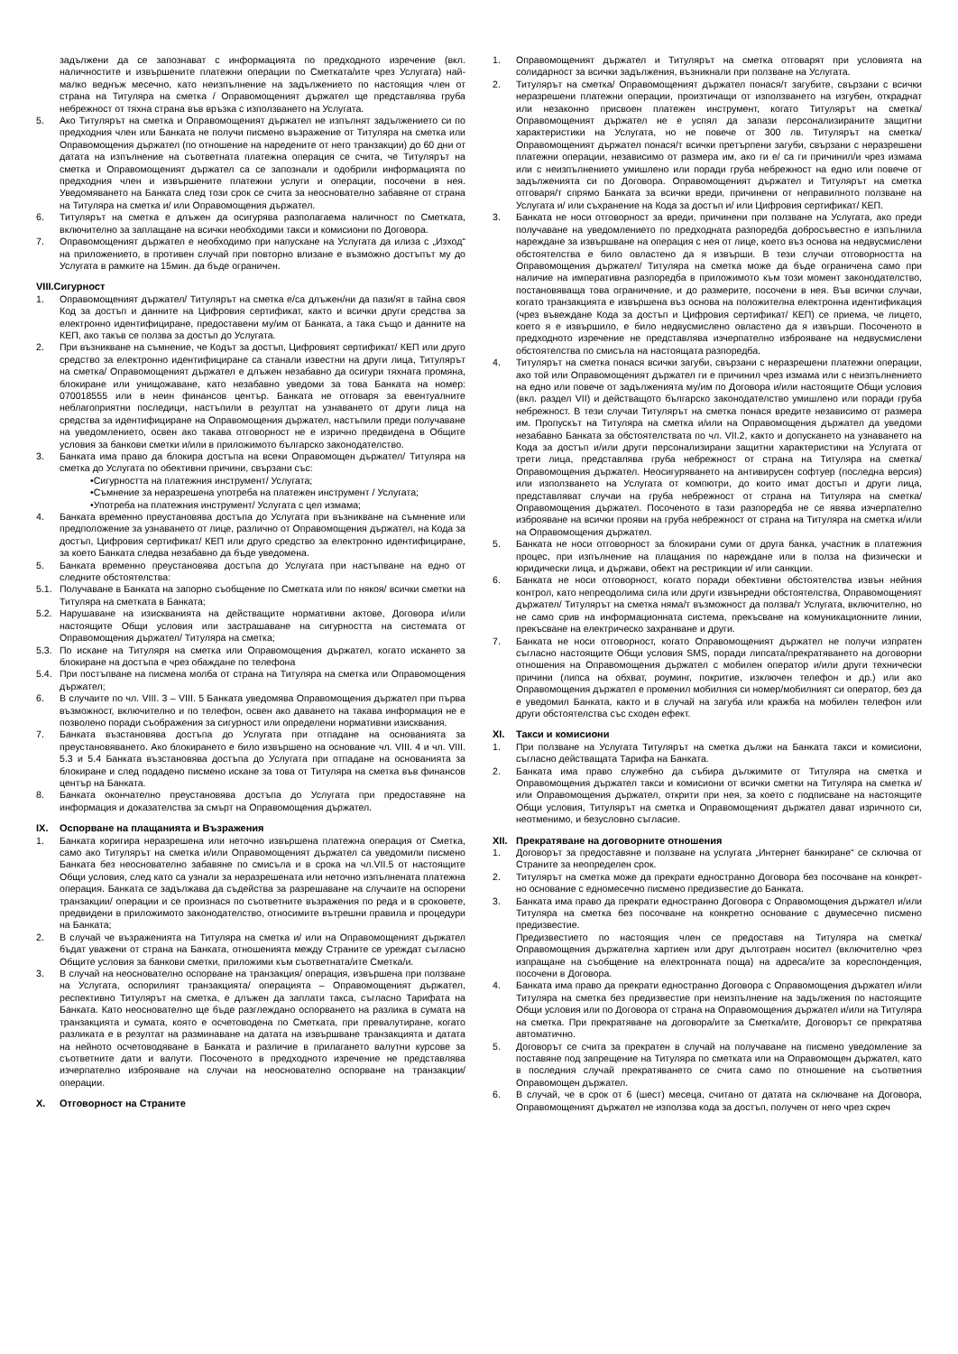задължени да се запознават с информацията по предходното изречение (вкл. наличностите и извършените платежни операции по Сметката/ите чрез Услугата) най-малко веднъж месечно, като неизпълнение на задължението по настоящия член от страна на Титуляра на сметка / Оправомощеният държател ще представлява груба небрежност от тяхна страна във връзка с използването на Услугата.
5. Ако Титулярът на сметка и Оправомощеният държател не изпълнят задължението си по предходния член или Банката не получи писмено възражение от Титуляра на сметка или Оправомощения държател (по отношение на наредените от него транзакции) до 60 дни от датата на изпълнение на съответната платежна операция се счита, че Титулярът на сметка и Оправомощеният държател са се запознали и одобрили информацията по предходния член и извършените платежни услуги и операции, посочени в нея. Уведомяването на Банката след този срок се счита за неоснователно забавяне от страна на Титуляра на сметка и/ или Оправомощения държател.
6. Титулярът на сметка е длъжен да осигурява разполагаема наличност по Сметката, включително за заплащане на всички необходими такси и комисиони по Договора.
7. Оправомощеният държател е необходимо при напускане на Услугата да илиза с „Изход“ на приложението, в противен случай при повторно влизане е възможно достъпът му до Услугата в рамките на 15мин. да бъде ограничен.
VIII.Сигурност
1. Оправомощеният държател/ Титулярът на сметка е/са длъжен/ни да пази/ят в тайна своя Код за достъп и данните на Цифровия сертификат, както и всички други средства за електронно идентифициране, предоставени му/им от Банката, а така също и данните на КЕП, ако такъв се ползва за достъп до Услугата.
2. При възникване на съмнение, че Кодът за достъп, Цифровият сертификат/ КЕП или друго средство за електронно идентифициране са станали известни на други лица, Титулярът на сметка/ Оправомощеният държател е длъжен незабавно да осигури тяхната промяна, блокиране или унищожаване, като незабавно уведоми за това Банката на номер: 070018555 или в неин финансов център. Банката не отговаря за евентуалните неблагоприятни последици, настъпили в резултат на узнаването от други лица на средства за идентифициране на Оправомощения държател, настъпили преди получаване на уведомлението, освен ако такава отговорност не е изрично предвидена в Общите условия за банкови сметки и/или в приложимото българско законодателство.
3. Банката има право да блокира достъпа на всеки Оправомощен държател/ Титуляра на сметка до Услугата по обективни причини, свързани със:
•Сигурността на платежния инструмент/ Услугата;
•Съмнение за неразрешена употреба на платежен инструмент / Услугата;
•Употреба на платежния инструмент/ Услугата с цел измама;
4. Банката временно преустановява достъпа до Услугата при възникване на съмнение или предположение за узнаването от лице, различно от Оправомощения държател, на Кода за достъп, Цифровия сертификат/ КЕП или друго средство за електронно идентифициране, за което Банката следва незабавно да бъде уведомена.
5. Банката временно преустановява достъпа до Услугата при настъпване на едно от следните обстоятелства:
5.1. Получаване в Банката на запорно съобщение по Сметката или по някоя/ всички сметки на Титуляра на сметката в Банката;
5.2. Нарушаване на изискванията на действащите нормативни актове, Договора и/или настоящите Общи условия или застрашаване на сигурността на системата от Оправомощения държател/ Титуляра на сметка;
5.3. По искане на Титуляря на сметка или Оправомощения държател, когато искането за блокиране на достъпа е чрез обаждане по телефона
5.4. При постъпване на писмена молба от страна на Титуляра на сметка или Оправомощения държател;
6. В случаите по чл. VIII. 3 – VIII. 5 Банката уведомява Оправомощения държател при първа възможност, включително и по телефон, освен ако даването на такава информация не е позволено поради съображения за сигурност или определени нормативни изисквания.
7. Банката възстановява достъпа до Услугата при отпадане на основанията за преустановяването. Ако блокирането е било извършено на основание чл. VIII. 4 и чл. VIII. 5.3 и 5.4 Банката възстановява достъпа до Услугата при отпадане на основанията за блокиране и след подадено писмено искане за това от Титуляра на сметка във финансов център на Банката.
8. Банката окончателно преустановява достъпа до Услугата при предоставяне на информация и доказателства за смърт на Оправомощения държател.
IX. Оспорване на плащанията и Възражения
1. Банката коригира неразрешена или неточно извършена платежна операция от Сметка, само ако Титулярът на сметка и/или Оправомощеният държател са уведомили писмено Банката без неоснователно забавяне по смисъла и в срока на чл.VII.5 от настоящите Общи условия, след като са узнали за неразрешената или неточно изпълнената платежна операция. Банката се задължава да съдейства за разрешаване на случаите на оспорени транзакции/ операции и се произнася по съответните възражения по реда и в сроковете, предвидени в приложимото законодателство, относимите вътрешни правила и процедури на Банката;
2. В случай че възраженията на Титуляра на сметка и/ или на Оправомощеният държател бъдат уважени от страна на Банката, отношенията между Страните се уреждат съгласно Общите условия за банкови сметки, приложими към съответната/ите Сметка/и.
3. В случай на неоснователно оспорване на транзакция/ операция, извършена при ползване на Услугата, оспорилият транзакцията/ операцията – Оправомощеният държател, респективно Титулярът на сметка, е длъжен да заплати такса, съгласно Тарифата на Банката. Като неоснователно ще бъде разглеждано оспорването на разлика в сумата на транзакцията и сумата, която е осчетоводена по Сметката, при превалутиране, когато разликата е в резултат на разминаване на датата на извършване транзакцията и датата на нейното осчетоводяване в Банката и различие в прилагането валутни курсове за съответните дати и валути. Посоченото в предходното изречение не представлява изчерпателно изброяване на случаи на неоснователно оспорване на транзакции/ операции.
X. Отговорност на Страните
1. Оправомощеният държател и Титулярът на сметка отговарят при условията на солидарност за всички задължения, възникнали при ползване на Услугата.
2. Титулярът на сметка/ Оправомощеният държател понася/т загубите, свързани с всички неразрешени платежни операции, произтичащи от използването на изгубен, откраднат или незаконно присвоен платежен инструмент, когато Титулярът на сметка/ Оправомощеният държател не е успял да запази персонализираните защитни характеристики на Услугата, но не повече от 300 лв. Титулярът на сметка/ Оправомощеният държател понася/т всички претърпени загуби, свързани с неразрешени платежни операции, независимо от размера им, ако ги е/ са ги причинил/и чрез измама или с неизпълнението умишлено или поради груба небрежност на едно или повече от задълженията си по Договора. Оправомощеният държател и Титулярът на сметка отговаря/т спрямо Банката за всички вреди, причинени от неправилното ползване на Услугата и/ или съхранение на Кода за достъп и/ или Цифровия сертификат/ КЕП.
3. Банката не носи отговорност за вреди, причинени при ползване на Услугата, ако преди получаване на уведомлението по предходната разпоредба добросъвестно е изпълнила нареждане за извършване на операция с нея от лице, което въз основа на недвусмислени обстоятелства е било овластено да я извърши. В тези случаи отговорността на Оправомощения държател/ Титуляра на сметка може да бъде ограничена само при наличие на императивна разпоредба в приложимото към този момент законодателство, постановяваща това ограничение, и до размерите, посочени в нея. Във всички случаи, когато транзакцията е извършена въз основа на положителна електронна идентификация (чрез въвеждане Кода за достъп и Цифровия сертификат/ КЕП) се приема, че лицето, което я е извършило, е било недвусмислено овластено да я извърши. Посоченото в предходното изречение не представлява изчерпателно изброяване на недвусмислени обстоятелства по смисъла на настоящата разпоредба.
4. Титулярът на сметка понася всички загуби, свързани с неразрешени платежни операции, ако той или Оправомощеният държател ги е причинил чрез измама или с неизпълнението на едно или повече от задълженията му/им по Договора и/или настоящите Общи условия (вкл. раздел VII) и действащото българско законодателство умишлено или поради груба небрежност. В тези случаи Титулярът на сметка понася вредите независимо от размера им. Пропускът на Титуляра на сметка и/или на Оправомощения държател да уведоми незабавно Банката за обстоятелствата по чл. VII.2, както и допускането на узнаването на Кода за достъп и/или други персонализирани защитни характеристики на Услугата от трети лица, представлява груба небрежност от страна на Титуляра на сметка/ Оправомощения държател. Неосигуряването на антивирусен софтуер (последна версия) или използването на Услугата от компютри, до които имат достъп и други лица, представляват случаи на груба небрежност от страна на Титуляра на сметка/ Оправомощения държател. Посоченото в тази разпоредба не се явява изчерпателно изброяване на всички прояви на груба небрежност от страна на Титуляра на сметка и/или на Оправомощения държател.
5. Банката не носи отговорност за блокирани суми от друга банка, участник в платежния процес, при изпълнение на плащания по нареждане или в полза на физически и юридически лица, и държави, обект на рестрикции и/ или санкции.
6. Банката не носи отговорност, когато поради обективни обстоятелства извън нейния контрол, като непреодолима сила или други извънредни обстоятелства, Оправомощеният държател/ Титулярът на сметка няма/т възможност да ползва/т Услугата, включително, но не само срив на информационната система, прекъсване на комуникационните линии, прекъсване на електрическо захранване и други.
7. Банката не носи отговорност, когато Оправомощеният държател не получи изпратен съгласно настоящите Общи условия SMS, поради липсата/прекратяването на договорни отношения на Оправомощения държател с мобилен оператор и/или други технически причини (липса на обхват, роуминг, покритие, изключен телефон и др.) или ако Оправомощения държател е променил мобилния си номер/мобилният си оператор, без да е уведомил Банката, както и в случай на загуба или кражба на мобилен телефон или други обстоятелства със сходен ефект.
XI. Такси и комисиони
1. При ползване на Услугата Титулярът на сметка дължи на Банката такси и комисиони, съгласно действащата Тарифа на Банката.
2. Банката има право служебно да събира дължимите от Титуляра на сметка и Оправомощения държател такси и комисиони от всички сметки на Титуляра на сметка и/или Оправомощения държател, открити при нея, за което с подписване на настоящите Общи условия, Титулярът на сметка и Оправомощеният държател дават изричното си, неотменимо, и безусловно съгласие.
XII. Прекратяване на договорните отношения
1. Договорът за предоставяне и ползване на услугата „Интернет банкиране“ се сключва от Страните за неопределен срок.
2. Титулярът на сметка може да прекрати едностранно Договора без посочване на конкрет- но основание с едномесечно писмено предизвестие до Банката.
3. Банката има право да прекрати едностранно Договора с Оправомощения държател и/или Титуляра на сметка без посочване на конкретно основание с двумесечно писмено предизвестие.
Предизвестието по настоящия член се предоставя на Титуляра на сметка/ Оправомощения държателна хартиен или друг дълготраен носител (включително чрез изпращане на съобщение на електронната поща) на адреса/ите за кореспонденция, посочени в Договора.
4. Банката има право да прекрати едностранно Договора с Оправомощения държател и/или Титуляра на сметка без предизвестие при неизпълнение на задължения по настоящите Общи условия или по Договора от страна на Оправомощения държател и/или на Титуляра на сметка. При прекратяване на договора/ите за Сметка/ите, Договорът се прекратява автоматично.
5. Договорът се счита за прекратен в случай на получаване на писмено уведомление за поставяне под запрещение на Титуляра по сметката или на Оправомощен държател, като в последния случай прекратяването се счита само по отношение на съответния Оправомощен държател.
6. В случай, че в срок от 6 (шест) месеца, считано от датата на сключване на Договора, Оправомощеният държател не използва кода за достъп, получен от него чрез скреч